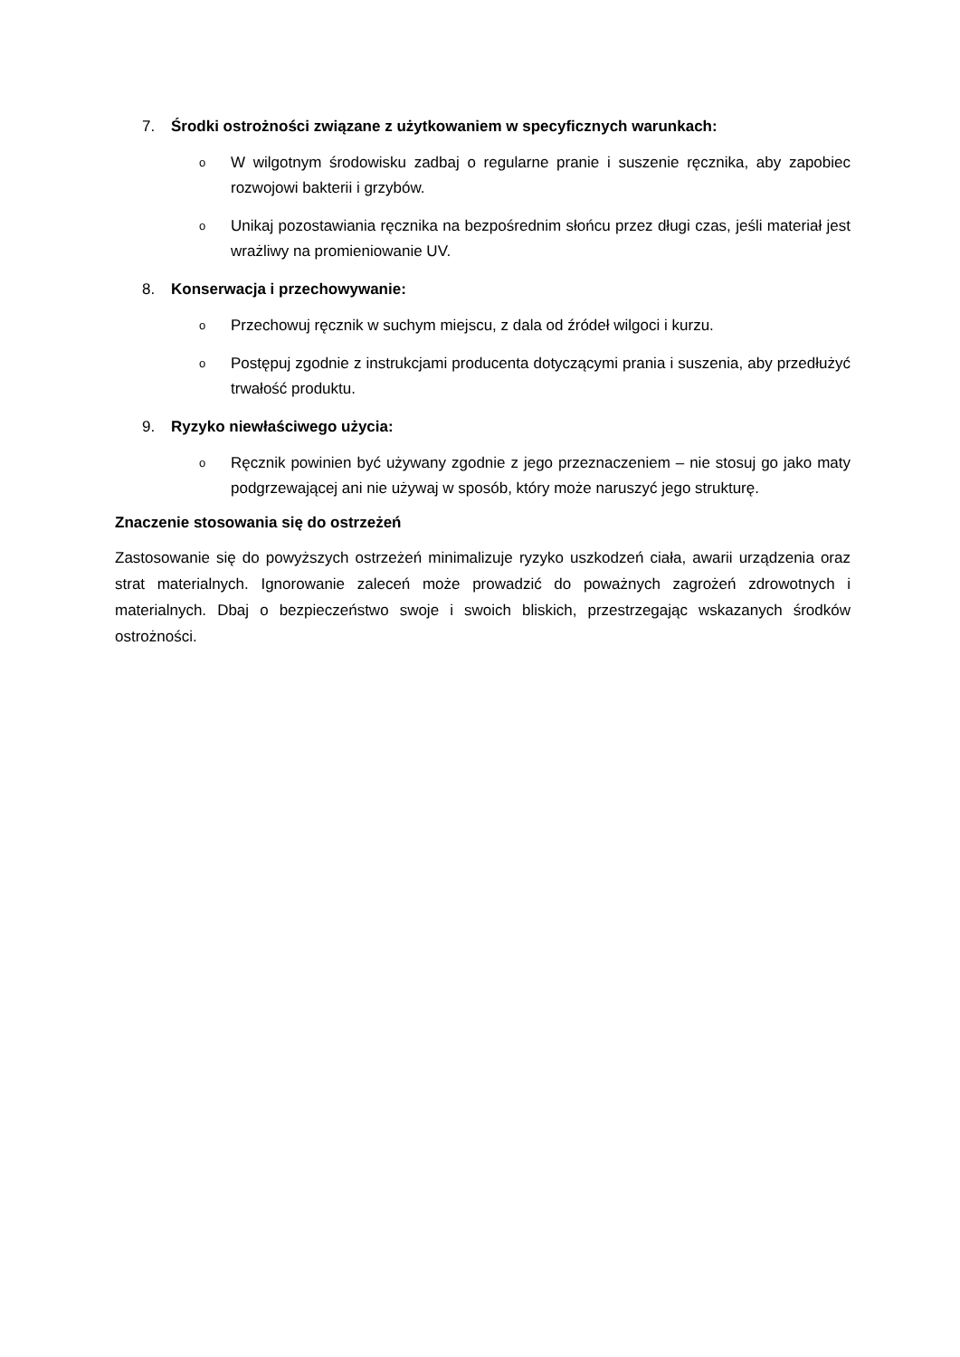7. Środki ostrożności związane z użytkowaniem w specyficznych warunkach:
o
W wilgotnym środowisku zadbaj o regularne pranie i suszenie ręcznika, aby zapobiec rozwojowi bakterii i grzybów.
o
Unikaj pozostawiania ręcznika na bezpośrednim słońcu przez długi czas, jeśli materiał jest wrażliwy na promieniowanie UV.
8. Konserwacja i przechowywanie:
o
Przechowuj ręcznik w suchym miejscu, z dala od źródeł wilgoci i kurzu.
o
Postępuj zgodnie z instrukcjami producenta dotyczącymi prania i suszenia, aby przedłużyć trwałość produktu.
9. Ryzyko niewłaściwego użycia:
o
Ręcznik powinien być używany zgodnie z jego przeznaczeniem – nie stosuj go jako maty podgrzewającej ani nie używaj w sposób, który może naruszyć jego strukturę.
Znaczenie stosowania się do ostrzeżeń
Zastosowanie się do powyższych ostrzeżeń minimalizuje ryzyko uszkodzeń ciała, awarii urządzenia oraz strat materialnych. Ignorowanie zaleceń może prowadzić do poważnych zagrożeń zdrowotnych i materialnych. Dbaj o bezpieczeństwo swoje i swoich bliskich, przestrzegając wskazanych środków ostrożności.